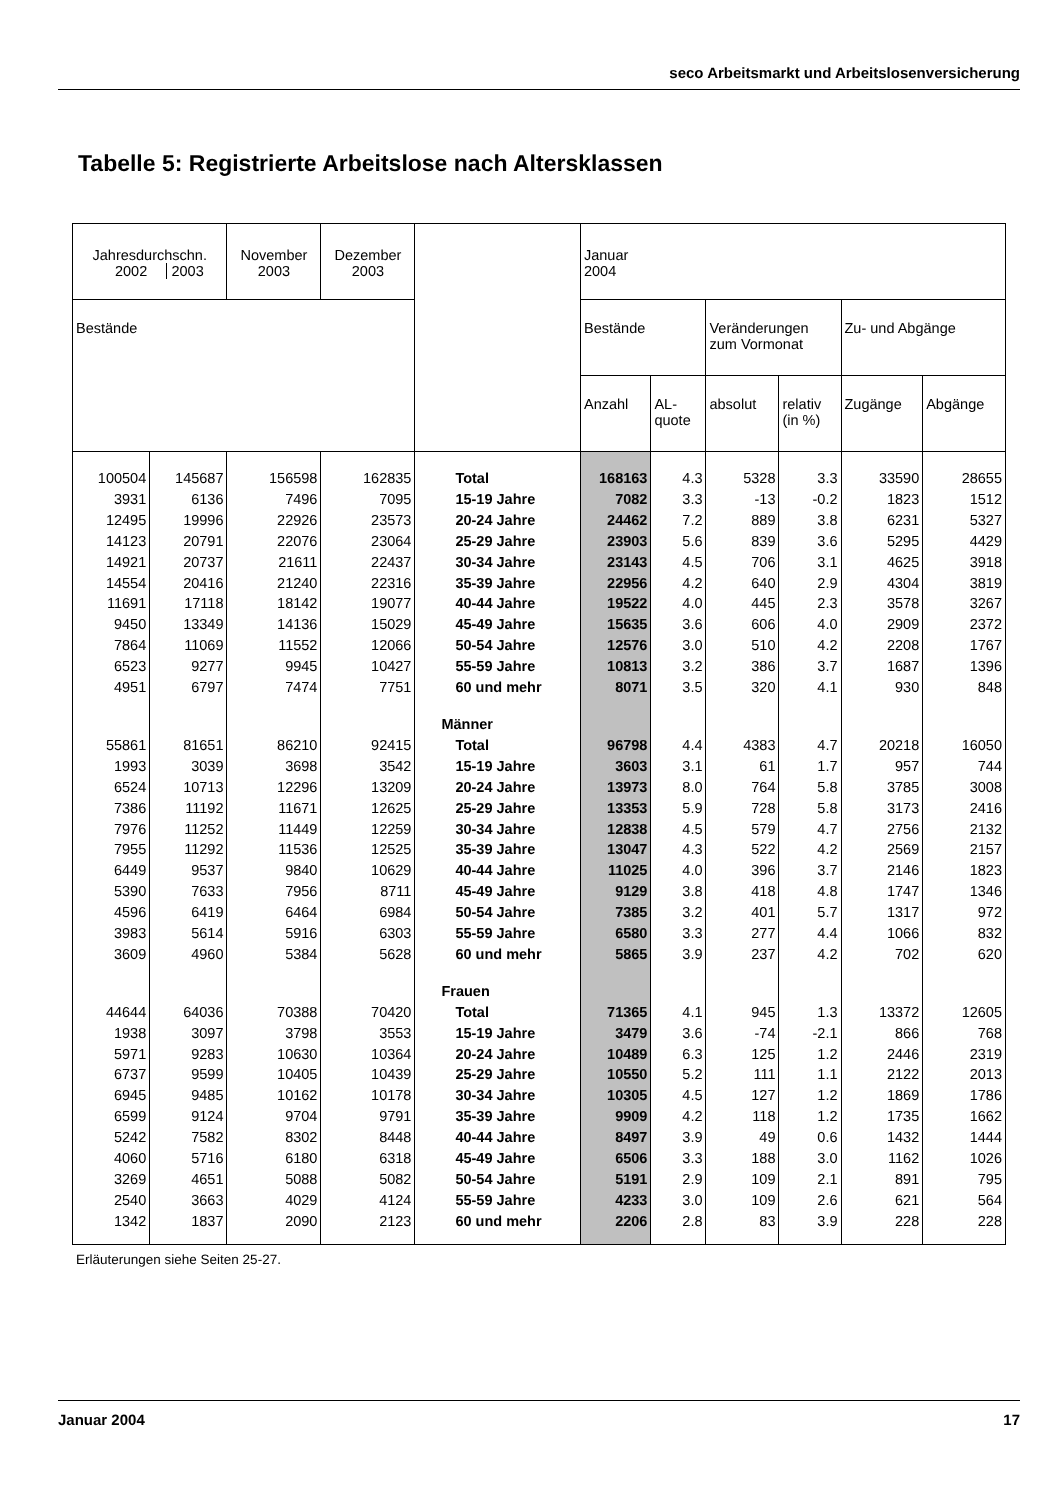seco Arbeitsmarkt und Arbeitslosenversicherung
Tabelle 5: Registrierte Arbeitslose nach Altersklassen
| Jahresdurchschn. 2002 2003 | | November 2003 | Dezember 2003 | | Januar 2004 | | | | | |
| --- | --- | --- | --- | --- | --- | --- | --- | --- | --- | --- |
| Bestände | | | | | Bestände | | Veränderungen zum Vormonat | | Zu- und Abgänge | |
| | | | | | Anzahl | AL- quote | absolut | relativ (in %) | Zugänge | Abgänge |
| 100504 | 145687 | 156598 | 162835 | Total | 168163 | 4.3 | 5328 | 3.3 | 33590 | 28655 |
| 3931 | 6136 | 7496 | 7095 | 15-19 Jahre | 7082 | 3.3 | -13 | -0.2 | 1823 | 1512 |
| 12495 | 19996 | 22926 | 23573 | 20-24 Jahre | 24462 | 7.2 | 889 | 3.8 | 6231 | 5327 |
| 14123 | 20791 | 22076 | 23064 | 25-29 Jahre | 23903 | 5.6 | 839 | 3.6 | 5295 | 4429 |
| 14921 | 20737 | 21611 | 22437 | 30-34 Jahre | 23143 | 4.5 | 706 | 3.1 | 4625 | 3918 |
| 14554 | 20416 | 21240 | 22316 | 35-39 Jahre | 22956 | 4.2 | 640 | 2.9 | 4304 | 3819 |
| 11691 | 17118 | 18142 | 19077 | 40-44 Jahre | 19522 | 4.0 | 445 | 2.3 | 3578 | 3267 |
| 9450 | 13349 | 14136 | 15029 | 45-49 Jahre | 15635 | 3.6 | 606 | 4.0 | 2909 | 2372 |
| 7864 | 11069 | 11552 | 12066 | 50-54 Jahre | 12576 | 3.0 | 510 | 4.2 | 2208 | 1767 |
| 6523 | 9277 | 9945 | 10427 | 55-59 Jahre | 10813 | 3.2 | 386 | 3.7 | 1687 | 1396 |
| 4951 | 6797 | 7474 | 7751 | 60 und mehr | 8071 | 3.5 | 320 | 4.1 | 930 | 848 |
| | | | | Männer | | | | | | |
| 55861 | 81651 | 86210 | 92415 | Total | 96798 | 4.4 | 4383 | 4.7 | 20218 | 16050 |
| 1993 | 3039 | 3698 | 3542 | 15-19 Jahre | 3603 | 3.1 | 61 | 1.7 | 957 | 744 |
| 6524 | 10713 | 12296 | 13209 | 20-24 Jahre | 13973 | 8.0 | 764 | 5.8 | 3785 | 3008 |
| 7386 | 11192 | 11671 | 12625 | 25-29 Jahre | 13353 | 5.9 | 728 | 5.8 | 3173 | 2416 |
| 7976 | 11252 | 11449 | 12259 | 30-34 Jahre | 12838 | 4.5 | 579 | 4.7 | 2756 | 2132 |
| 7955 | 11292 | 11536 | 12525 | 35-39 Jahre | 13047 | 4.3 | 522 | 4.2 | 2569 | 2157 |
| 6449 | 9537 | 9840 | 10629 | 40-44 Jahre | 11025 | 4.0 | 396 | 3.7 | 2146 | 1823 |
| 5390 | 7633 | 7956 | 8711 | 45-49 Jahre | 9129 | 3.8 | 418 | 4.8 | 1747 | 1346 |
| 4596 | 6419 | 6464 | 6984 | 50-54 Jahre | 7385 | 3.2 | 401 | 5.7 | 1317 | 972 |
| 3983 | 5614 | 5916 | 6303 | 55-59 Jahre | 6580 | 3.3 | 277 | 4.4 | 1066 | 832 |
| 3609 | 4960 | 5384 | 5628 | 60 und mehr | 5865 | 3.9 | 237 | 4.2 | 702 | 620 |
| | | | | Frauen | | | | | | |
| 44644 | 64036 | 70388 | 70420 | Total | 71365 | 4.1 | 945 | 1.3 | 13372 | 12605 |
| 1938 | 3097 | 3798 | 3553 | 15-19 Jahre | 3479 | 3.6 | -74 | -2.1 | 866 | 768 |
| 5971 | 9283 | 10630 | 10364 | 20-24 Jahre | 10489 | 6.3 | 125 | 1.2 | 2446 | 2319 |
| 6737 | 9599 | 10405 | 10439 | 25-29 Jahre | 10550 | 5.2 | 111 | 1.1 | 2122 | 2013 |
| 6945 | 9485 | 10162 | 10178 | 30-34 Jahre | 10305 | 4.5 | 127 | 1.2 | 1869 | 1786 |
| 6599 | 9124 | 9704 | 9791 | 35-39 Jahre | 9909 | 4.2 | 118 | 1.2 | 1735 | 1662 |
| 5242 | 7582 | 8302 | 8448 | 40-44 Jahre | 8497 | 3.9 | 49 | 0.6 | 1432 | 1444 |
| 4060 | 5716 | 6180 | 6318 | 45-49 Jahre | 6506 | 3.3 | 188 | 3.0 | 1162 | 1026 |
| 3269 | 4651 | 5088 | 5082 | 50-54 Jahre | 5191 | 2.9 | 109 | 2.1 | 891 | 795 |
| 2540 | 3663 | 4029 | 4124 | 55-59 Jahre | 4233 | 3.0 | 109 | 2.6 | 621 | 564 |
| 1342 | 1837 | 2090 | 2123 | 60 und mehr | 2206 | 2.8 | 83 | 3.9 | 228 | 228 |
Erläuterungen siehe Seiten 25-27.
Januar 2004 17